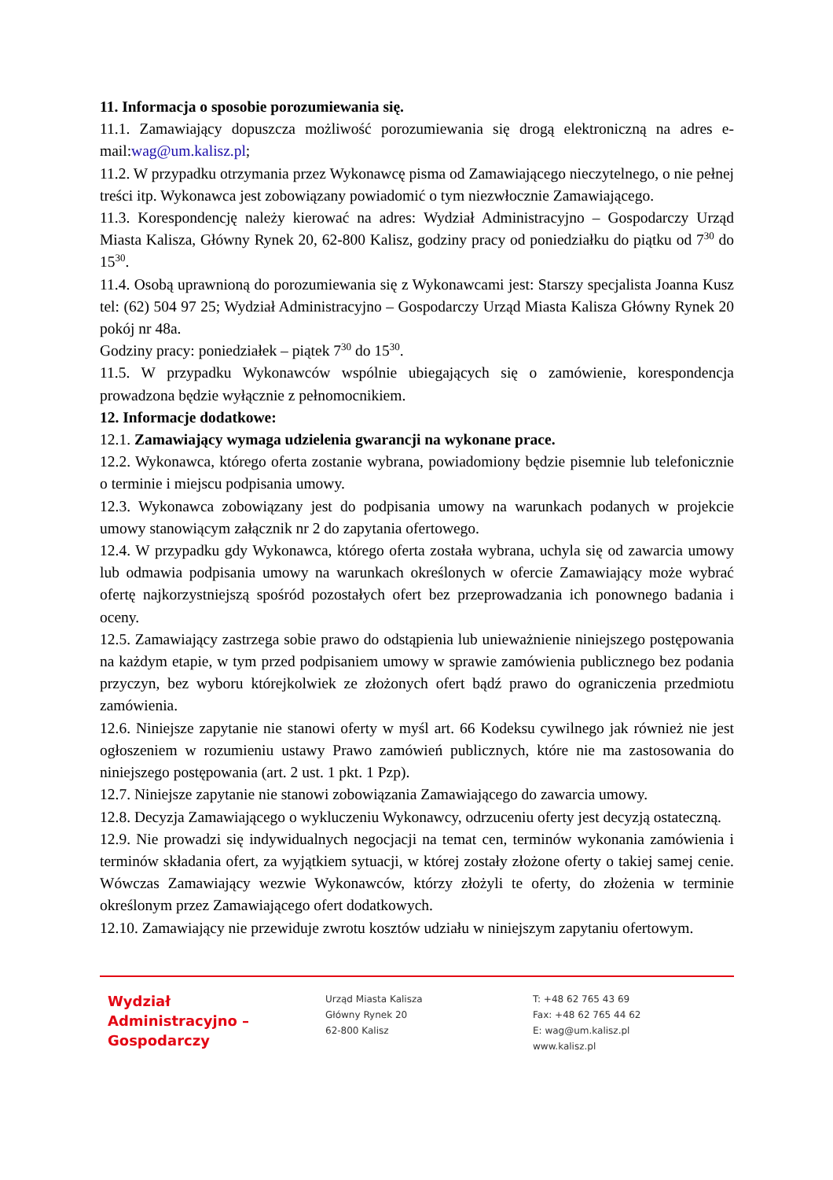11. Informacja o sposobie porozumiewania się.
11.1. Zamawiający dopuszcza możliwość porozumiewania się drogą elektroniczną na adres e-mail:wag@um.kalisz.pl;
11.2. W przypadku otrzymania przez Wykonawcę pisma od Zamawiającego nieczytelnego, o nie pełnej treści itp. Wykonawca jest zobowiązany powiadomić o tym niezwłocznie Zamawiającego.
11.3. Korespondencję należy kierować na adres: Wydział Administracyjno – Gospodarczy Urząd Miasta Kalisza, Główny Rynek 20, 62-800 Kalisz, godziny pracy od poniedziałku do piątku od 7<sup>30</sup> do 15<sup>30</sup>.
11.4. Osobą uprawnioną do porozumiewania się z Wykonawcami jest: Starszy specjalista Joanna Kusz tel: (62) 504 97 25; Wydział Administracyjno – Gospodarczy Urząd Miasta Kalisza Główny Rynek 20 pokój nr 48a.
Godziny pracy: poniedziałek – piątek 7<sup>30</sup> do 15<sup>30</sup>.
11.5. W przypadku Wykonawców wspólnie ubiegających się o zamówienie, korespondencja prowadzona będzie wyłącznie z pełnomocnikiem.
12. Informacje dodatkowe:
12.1. Zamawiający wymaga udzielenia gwarancji na wykonane prace.
12.2. Wykonawca, którego oferta zostanie wybrana, powiadomiony będzie pisemnie lub telefonicznie o terminie i miejscu podpisania umowy.
12.3. Wykonawca zobowiązany jest do podpisania umowy na warunkach podanych w projekcie umowy stanowiącym załącznik nr 2 do zapytania ofertowego.
12.4. W przypadku gdy Wykonawca, którego oferta została wybrana, uchyla się od zawarcia umowy lub odmawia podpisania umowy na warunkach określonych w ofercie Zamawiający może wybrać ofertę najkorzystniejszą spośród pozostałych ofert bez przeprowadzania ich ponownego badania i oceny.
12.5. Zamawiający zastrzega sobie prawo do odstąpienia lub unieważnienie niniejszego postępowania na każdym etapie, w tym przed podpisaniem umowy w sprawie zamówienia publicznego bez podania przyczyn, bez wyboru którejkolwiek ze złożonych ofert bądź prawo do ograniczenia przedmiotu zamówienia.
12.6. Niniejsze zapytanie nie stanowi oferty w myśl art. 66 Kodeksu cywilnego jak również nie jest ogłoszeniem w rozumieniu ustawy Prawo zamówień publicznych, które nie ma zastosowania do niniejszego postępowania (art. 2 ust. 1 pkt. 1 Pzp).
12.7. Niniejsze zapytanie nie stanowi zobowiązania Zamawiającego do zawarcia umowy.
12.8. Decyzja Zamawiającego o wykluczeniu Wykonawcy, odrzuceniu oferty jest decyzją ostateczną.
12.9. Nie prowadzi się indywidualnych negocjacji na temat cen, terminów wykonania zamówienia i terminów składania ofert, za wyjątkiem sytuacji, w której zostały złożone oferty o takiej samej cenie. Wówczas Zamawiający wezwie Wykonawców, którzy złożyli te oferty, do złożenia w terminie określonym przez Zamawiającego ofert dodatkowych.
12.10. Zamawiający nie przewiduje zwrotu kosztów udziału w niniejszym zapytaniu ofertowym.
Wydział
Administracyjno –
Gospodarczy
Urząd Miasta Kalisza
Główny Rynek 20
62-800 Kalisz
T: +48 62 765 43 69
Fax: +48 62 765 44 62
E: wag@um.kalisz.pl
www.kalisz.pl